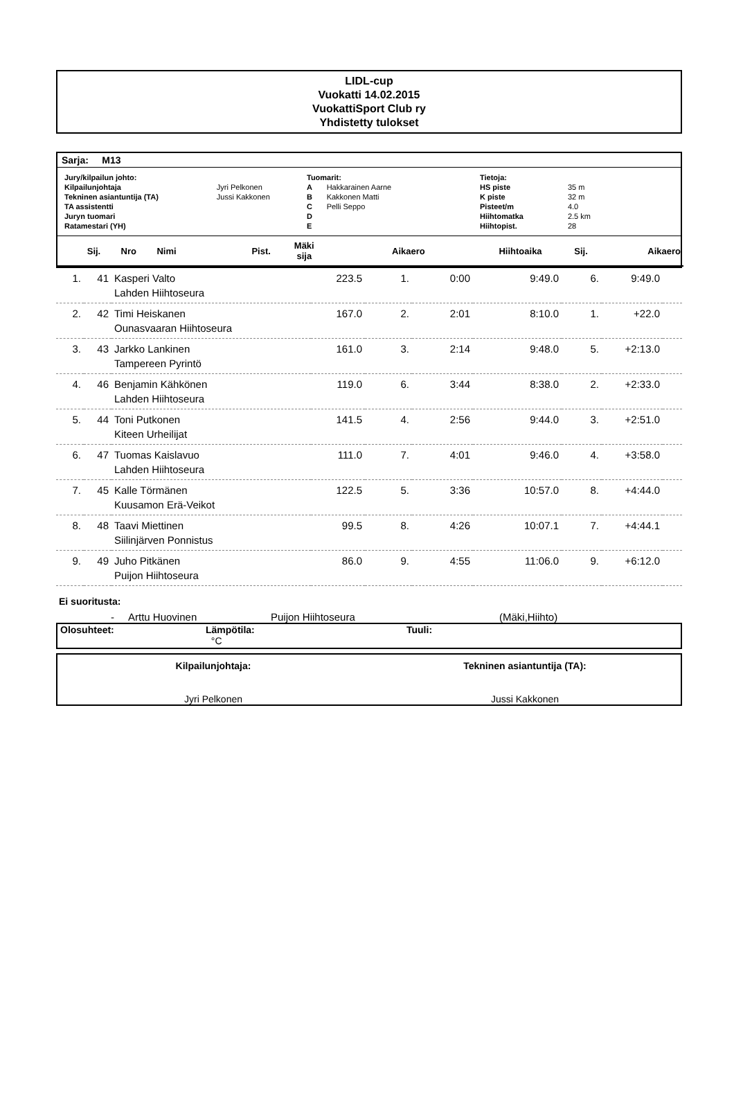LIDL-cup
Vuokatti 14.02.2015
VuokattiSport Club ry
Yhdistetty tulokset
Sarja: M13
| Jury/kilpailun johto: | |
| Kilpailunjohtaja | Jyri Pelkonen |
| Tekninen asiantuntija (TA) | Jussi Kakkonen |
| TA assistentti | |
| Juryn tuomari | |
| Ratamestari (YH) | |
| Tuomarit: | |
| A | Hakkarainen Aarne |
| B | Kakkonen Matti |
| C | Pelli Seppo |
| D | |
| E | |
| Tietoja: | |
| HS piste | 35 m |
| K piste | 32 m |
| Pisteet/m | 4.0 |
| Hiihtomatka | 2.5 km |
| Hiihtopist. | 28 |
| Sij. | Nro | Nimi | Pist. | Mäki sija | Aikaero | Hiihtoaika | Sij. | Aikaero |
| --- | --- | --- | --- | --- | --- | --- | --- | --- |
| 1. | 41 | Kasperi Valto Lahden Hiihtoseura | 223.5 | 1. | 0:00 | 9:49.0 | 6. | 9:49.0 | |
| 2. | 42 | Timi Heiskanen Ounasvaaran Hiihtoseura | 167.0 | 2. | 2:01 | 8:10.0 | 1. | +22.0 | |
| 3. | 43 | Jarkko Lankinen Tampereen Pyrintö | 161.0 | 3. | 2:14 | 9:48.0 | 5. | +2:13.0 | |
| 4. | 46 | Benjamin Kähkönen Lahden Hiihtoseura | 119.0 | 6. | 3:44 | 8:38.0 | 2. | +2:33.0 | |
| 5. | 44 | Toni Putkonen Kiteen Urheilijat | 141.5 | 4. | 2:56 | 9:44.0 | 3. | +2:51.0 | |
| 6. | 47 | Tuomas Kaislavuo Lahden Hiihtoseura | 111.0 | 7. | 4:01 | 9:46.0 | 4. | +3:58.0 | |
| 7. | 45 | Kalle Törmänen Kuusamon Erä-Veikot | 122.5 | 5. | 3:36 | 10:57.0 | 8. | +4:44.0 | |
| 8. | 48 | Taavi Miettinen Siilinjärven Ponnistus | 99.5 | 8. | 4:26 | 10:07.1 | 7. | +4:44.1 | |
| 9. | 49 | Juho Pitkänen Puijon Hiihtoseura | 86.0 | 9. | 4:55 | 11:06.0 | 9. | +6:12.0 | |
Ei suoritusta:
- Arttu Huovinen Puijon Hiihtoseura (Mäki,Hiihto)
Olosuhteet: Lämpötila:
°C
Tuuli:
Kilpailunjohtaja:
Jyri Pelkonen
Tekninen asiantuntija (TA):
Jussi Kakkonen